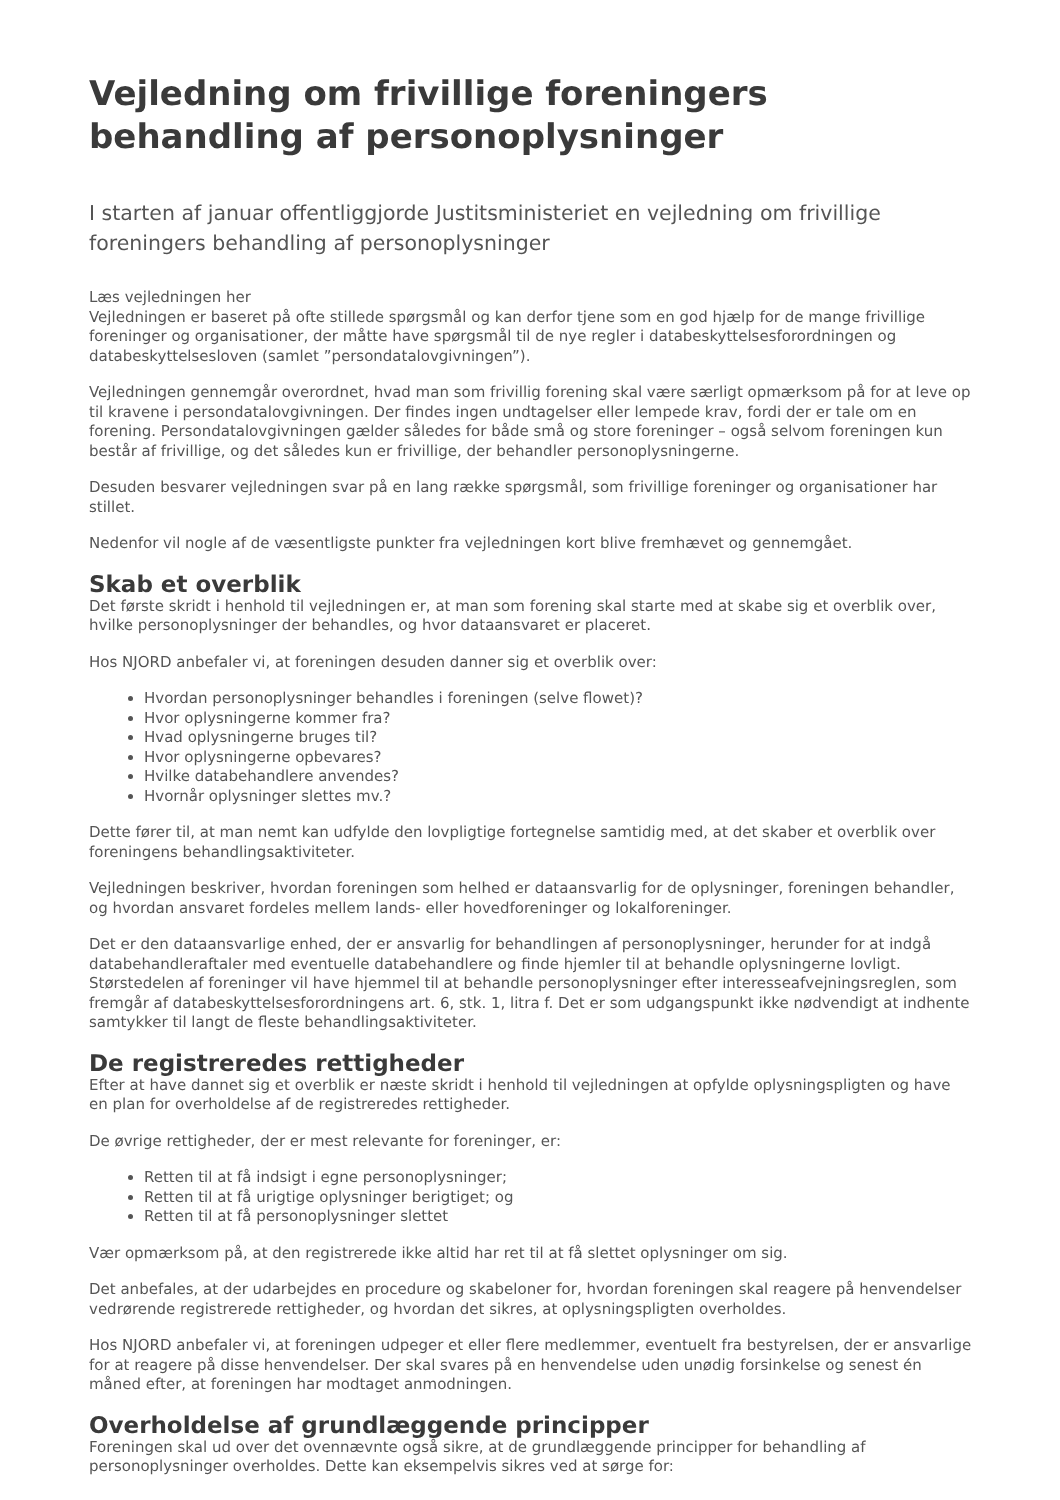Vejledning om frivillige foreningers behandling af personoplysninger
I starten af januar offentliggjorde Justitsministeriet en vejledning om frivillige foreningers behandling af personoplysninger
Læs vejledningen her
Vejledningen er baseret på ofte stillede spørgsmål og kan derfor tjene som en god hjælp for de mange frivillige foreninger og organisationer, der måtte have spørgsmål til de nye regler i databeskyttelsesforordningen og databeskyttelsesloven (samlet ”persondatalovgivningen”).
Vejledningen gennemgår overordnet, hvad man som frivillig forening skal være særligt opmærksom på for at leve op til kravene i persondatalovgivningen. Der findes ingen undtagelser eller lempede krav, fordi der er tale om en forening. Persondatalovgivningen gælder således for både små og store foreninger – også selvom foreningen kun består af frivillige, og det således kun er frivillige, der behandler personoplysningerne.
Desuden besvarer vejledningen svar på en lang række spørgsmål, som frivillige foreninger og organisationer har stillet.
Nedenfor vil nogle af de væsentligste punkter fra vejledningen kort blive fremhævet og gennemgået.
Skab et overblik
Det første skridt i henhold til vejledningen er, at man som forening skal starte med at skabe sig et overblik over, hvilke personoplysninger der behandles, og hvor dataansvaret er placeret.
Hos NJORD anbefaler vi, at foreningen desuden danner sig et overblik over:
Hvordan personoplysninger behandles i foreningen (selve flowet)?
Hvor oplysningerne kommer fra?
Hvad oplysningerne bruges til?
Hvor oplysningerne opbevares?
Hvilke databehandlere anvendes?
Hvornår oplysninger slettes mv.?
Dette fører til, at man nemt kan udfylde den lovpligtige fortegnelse samtidig med, at det skaber et overblik over foreningens behandlingsaktiviteter.
Vejledningen beskriver, hvordan foreningen som helhed er dataansvarlig for de oplysninger, foreningen behandler, og hvordan ansvaret fordeles mellem lands- eller hovedforeninger og lokalforeninger.
Det er den dataansvarlige enhed, der er ansvarlig for behandlingen af personoplysninger, herunder for at indgå databehandleraftaler med eventuelle databehandlere og finde hjemler til at behandle oplysningerne lovligt. Størstedelen af foreninger vil have hjemmel til at behandle personoplysninger efter interesseafvejningsreglen, som fremgår af databeskyttelsesforordningens art. 6, stk. 1, litra f. Det er som udgangspunkt ikke nødvendigt at indhente samtykker til langt de fleste behandlingsaktiviteter.
De registreredes rettigheder
Efter at have dannet sig et overblik er næste skridt i henhold til vejledningen at opfylde oplysningspligten og have en plan for overholdelse af de registreredes rettigheder.
De øvrige rettigheder, der er mest relevante for foreninger, er:
Retten til at få indsigt i egne personoplysninger;
Retten til at få urigtige oplysninger berigtiget; og
Retten til at få personoplysninger slettet
Vær opmærksom på, at den registrerede ikke altid har ret til at få slettet oplysninger om sig.
Det anbefales, at der udarbejdes en procedure og skabeloner for, hvordan foreningen skal reagere på henvendelser vedrørende registrerede rettigheder, og hvordan det sikres, at oplysningspligten overholdes.
Hos NJORD anbefaler vi, at foreningen udpeger et eller flere medlemmer, eventuelt fra bestyrelsen, der er ansvarlige for at reagere på disse henvendelser. Der skal svares på en henvendelse uden unødig forsinkelse og senest én måned efter, at foreningen har modtaget anmodningen.
Overholdelse af grundlæggende principper
Foreningen skal ud over det ovennævnte også sikre, at de grundlæggende principper for behandling af personoplysninger overholdes. Dette kan eksempelvis sikres ved at sørge for: